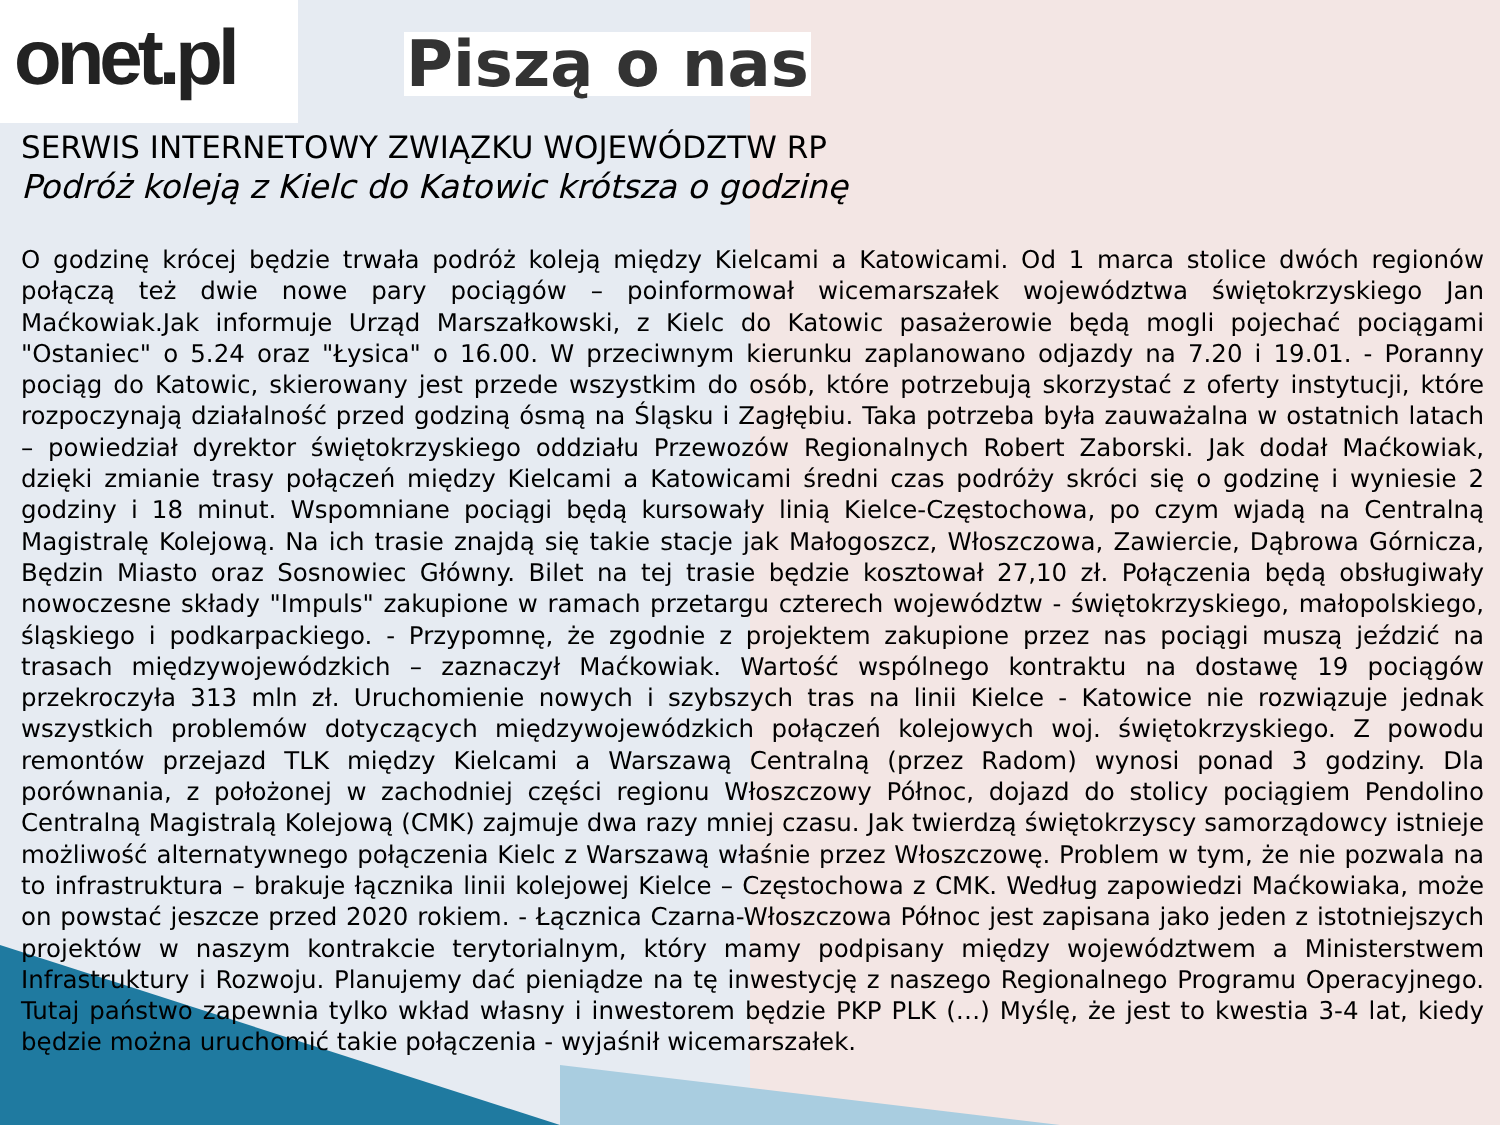onet.pl
Piszą o nas
SERWIS INTERNETOWY ZWIĄZKU WOJEWÓDZTW RP
Podróż koleją z Kielc do Katowic krótsza o godzinę
O godzinę krócej będzie trwała podróż koleją między Kielcami a Katowicami. Od 1 marca stolice dwóch regionów połączą też dwie nowe pary pociągów – poinformował wicemarszałek województwa świętokrzyskiego Jan Maćkowiak.Jak informuje Urząd Marszałkowski, z Kielc do Katowic pasażerowie będą mogli pojechać pociągami "Ostaniec" o 5.24 oraz "Łysica" o 16.00. W przeciwnym kierunku zaplanowano odjazdy na 7.20 i 19.01. - Poranny pociąg do Katowic, skierowany jest przede wszystkim do osób, które potrzebują skorzystać z oferty instytucji, które rozpoczynają działalność przed godziną ósmą na Śląsku i Zagłębiu. Taka potrzeba była zauważalna w ostatnich latach – powiedział dyrektor świętokrzyskiego oddziału Przewozów Regionalnych Robert Zaborski. Jak dodał Maćkowiak, dzięki zmianie trasy połączeń między Kielcami a Katowicami średni czas podróży skróci się o godzinę i wyniesie 2 godziny i 18 minut. Wspomniane pociągi będą kursowały linią Kielce-Częstochowa, po czym wjadą na Centralną Magistralę Kolejową. Na ich trasie znajdą się takie stacje jak Małogoszcz, Włoszczowa, Zawiercie, Dąbrowa Górnicza, Będzin Miasto oraz Sosnowiec Główny. Bilet na tej trasie będzie kosztował 27,10 zł. Połączenia będą obsługiwały nowoczesne składy "Impuls" zakupione w ramach przetargu czterech województw - świętokrzyskiego, małopolskiego, śląskiego i podkarpackiego. - Przypomnę, że zgodnie z projektem zakupione przez nas pociągi muszą jeździć na trasach międzywojewódzkich – zaznaczył Maćkowiak. Wartość wspólnego kontraktu na dostawę 19 pociągów przekroczyła 313 mln zł. Uruchomienie nowych i szybszych tras na linii Kielce - Katowice nie rozwiązuje jednak wszystkich problemów dotyczących międzywojewódzkich połączeń kolejowych woj. świętokrzyskiego. Z powodu remontów przejazd TLK między Kielcami a Warszawą Centralną (przez Radom) wynosi ponad 3 godziny. Dla porównania, z położonej w zachodniej części regionu Włoszczowy Północ, dojazd do stolicy pociągiem Pendolino Centralną Magistralą Kolejową (CMK) zajmuje dwa razy mniej czasu. Jak twierdzą świętokrzyscy samorządowcy istnieje możliwość alternatywnego połączenia Kielc z Warszawą właśnie przez Włoszczowę. Problem w tym, że nie pozwala na to infrastruktura – brakuje łącznika linii kolejowej Kielce – Częstochowa z CMK. Według zapowiedzi Maćkowiaka, może on powstać jeszcze przed 2020 rokiem. - Łącznica Czarna-Włoszczowa Północ jest zapisana jako jeden z istotniejszych projektów w naszym kontrakcie terytorialnym, który mamy podpisany między województwem a Ministerstwem Infrastruktury i Rozwoju. Planujemy dać pieniądze na tę inwestycję z naszego Regionalnego Programu Operacyjnego. Tutaj państwo zapewnia tylko wkład własny i inwestorem będzie PKP PLK (…) Myślę, że jest to kwestia 3-4 lat, kiedy będzie można uruchomić takie połączenia - wyjaśnił wicemarszałek.